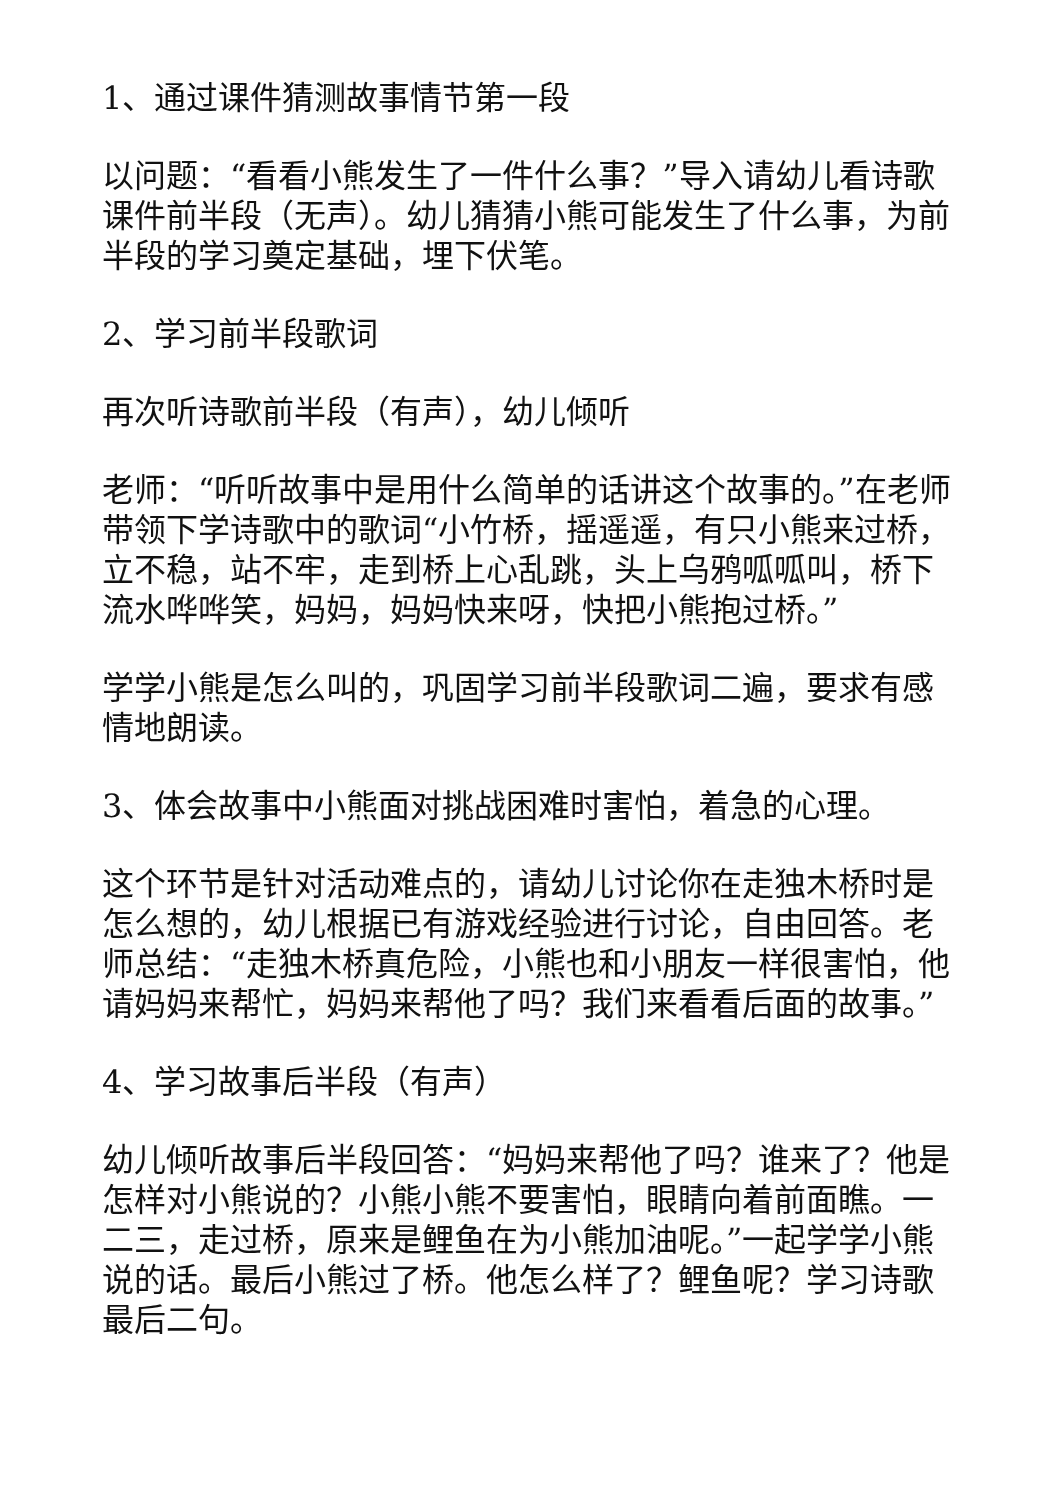1、通过课件猜测故事情节第一段
以问题：“看看小熊发生了一件什么事？”导入请幼儿看诗歌课件前半段（无声）。幼儿猜猜小熊可能发生了什么事，为前半段的学习奠定基础，埋下伏笔。
2、学习前半段歌词
再次听诗歌前半段（有声），幼儿倾听
老师：“听听故事中是用什么简单的话讲这个故事的。”在老师带领下学诗歌中的歌词“小竹桥，摇遥遥，有只小熊来过桥，立不稳，站不牢，走到桥上心乱跳，头上乌鸦呱呱叫，桥下流水哗哗笑，妈妈，妈妈快来呀，快把小熊抱过桥。”
学学小熊是怎么叫的，巩固学习前半段歌词二遍，要求有感情地朗读。
3、体会故事中小熊面对挑战困难时害怕，着急的心理。
这个环节是针对活动难点的，请幼儿讨论你在走独木桥时是怎么想的，幼儿根据已有游戏经验进行讨论，自由回答。老师总结：“走独木桥真危险，小熊也和小朋友一样很害怕，他请妈妈来帮忙，妈妈来帮他了吗？我们来看看后面的故事。”
4、学习故事后半段（有声）
幼儿倾听故事后半段回答：“妈妈来帮他了吗？谁来了？他是怎样对小熊说的？小熊小熊不要害怕，眼睛向着前面瞧。一二三，走过桥，原来是鲤鱼在为小熊加油呢。”一起学学小熊说的话。最后小熊过了桥。他怎么样了？鲤鱼呢？学习诗歌最后二句。